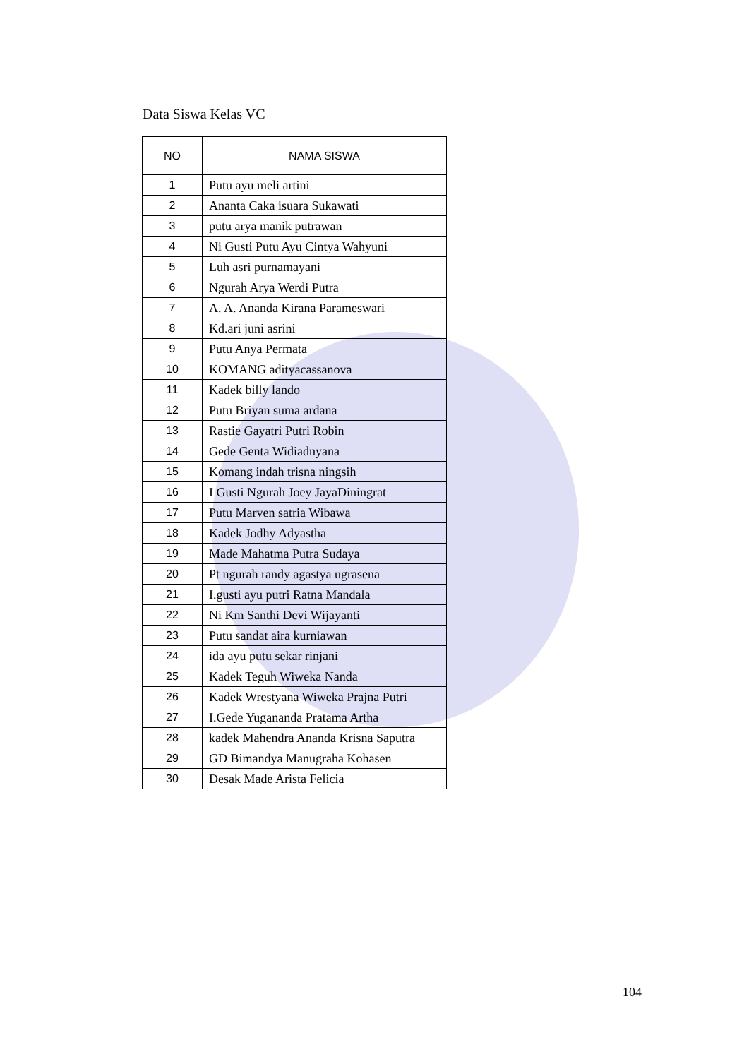Data Siswa Kelas VC
| NO | NAMA SISWA |
| --- | --- |
| 1 | Putu ayu meli artini |
| 2 | Ananta Caka isuara Sukawati |
| 3 | putu arya manik putrawan |
| 4 | Ni Gusti Putu Ayu Cintya Wahyuni |
| 5 | Luh asri purnamayani |
| 6 | Ngurah Arya Werdi Putra |
| 7 | A. A. Ananda Kirana Parameswari |
| 8 | Kd.ari juni asrini |
| 9 | Putu Anya Permata |
| 10 | KOMANG adityacassanova |
| 11 | Kadek billy lando |
| 12 | Putu Briyan suma ardana |
| 13 | Rastie Gayatri Putri Robin |
| 14 | Gede Genta Widiadnyana |
| 15 | Komang indah trisna ningsih |
| 16 | I Gusti Ngurah Joey JayaDiningrat |
| 17 | Putu Marven satria Wibawa |
| 18 | Kadek Jodhy Adyastha |
| 19 | Made Mahatma Putra Sudaya |
| 20 | Pt ngurah randy agastya ugrasena |
| 21 | I.gusti ayu putri Ratna Mandala |
| 22 | Ni Km Santhi Devi Wijayanti |
| 23 | Putu sandat aira kurniawan |
| 24 | ida ayu putu sekar rinjani |
| 25 | Kadek Teguh Wiweka Nanda |
| 26 | Kadek Wrestyana Wiweka Prajna Putri |
| 27 | I.Gede Yugananda Pratama Artha |
| 28 | kadek Mahendra Ananda Krisna Saputra |
| 29 | GD Bimandya Manugraha Kohasen |
| 30 | Desak Made Arista Felicia |
104